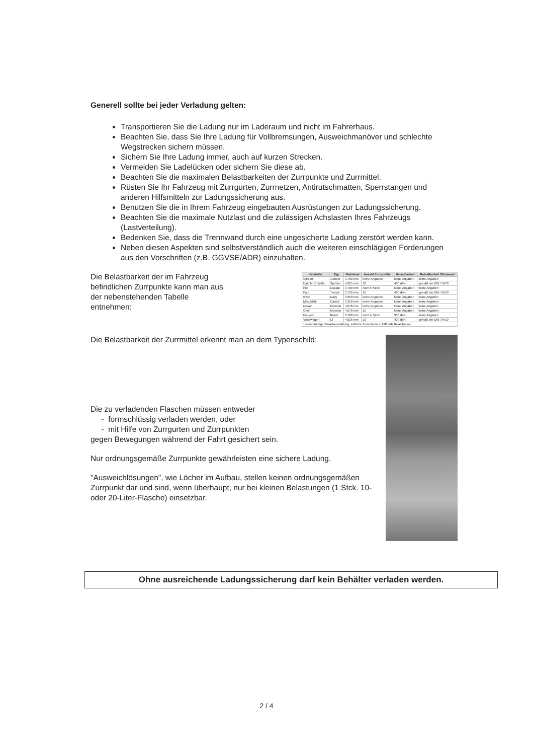Generell sollte bei jeder Verladung gelten:
Transportieren Sie die Ladung nur im Laderaum und nicht im Fahrerhaus.
Beachten Sie, dass Sie Ihre Ladung für Vollbremsungen, Ausweichmanöver und schlechte Wegstrecken sichern müssen.
Sichern Sie Ihre Ladung immer, auch auf kurzen Strecken.
Vermeiden Sie Ladelücken oder sichern Sie diese ab.
Beachten Sie die maximalen Belastbarkeiten der Zurrpunkte und Zurrmittel.
Rüsten Sie Ihr Fahrzeug mit Zurrgurten, Zurrnetzen, Antirutschmatten, Sperrstangen und anderen Hilfsmitteln zur Ladungssicherung aus.
Benutzen Sie die in Ihrem Fahrzeug eingebauten Ausrüstungen zur Ladungssicherung.
Beachten Sie die maximale Nutzlast und die zulässigen Achslasten Ihres Fahrzeugs (Lastverteilung).
Bedenken Sie, dass die Trennwand durch eine ungesicherte Ladung zerstört werden kann.
Neben diesen Aspekten sind selbstverständlich auch die weiteren einschlägigen Forderungen aus den Vorschriften (z.B. GGVSE/ADR) einzuhalten.
Die Belastbarkeit der im Fahrzeug befindlichen Zurrpunkte kann man aus der nebenstehenden Tabelle entnehmen:
| Hersteller | Typ | Radstand | Anzahl Zurrpunkte | Belastbarkeit | Belastbarkeit Stirnwand |
| --- | --- | --- | --- | --- | --- |
| Citroën | Jumper | 3.700 mm | keine Angaben | keine Angaben | keine Angaben |
| Daimler Chrysler | Sprinter | 4.025 mm | 10 | 400 daN | gemäß der DIN 75410 |
| Fiat | Ducato | 3.700 mm | nicht in Serie | keine Angaben | keine Angaben |
| Ford | Transit | 3.750 mm | 10 | 400 daN | gemäß der DIN 75410 |
| Iveco | Daily | 3.950 mm | keine Angaben | keine Angaben | keine Angaben |
| Mitsubishi | Canter | 3.350 mm | keine Angaben | keine Angaben | keine Angaben |
| Nissan | Interstar | 4.078 mm | keine Angaben | keine Angaben | keine Angaben |
| Opel | Movano | 4.078 mm | 10 | keine Angaben | keine Angaben |
| Peugeot | Boxer | 3.700 mm | nicht in Serie | 350 daN | keine Angaben |
| Volkswagen | LT | 4.025 mm | 10 | 400 daN | gemäß der DIN 75410 |
| * serienmäßige Zusatzausstattung: seitliche Zurrschienen; 120 daN Belastbarkeit | | | | | |
Die Belastbarkeit der Zurrmittel erkennt man an dem Typenschild:
Die zu verladenden Flaschen müssen entweder
- formschlüssig verladen werden, oder
- mit Hilfe von Zurrgurten und Zurrpunkten
gegen Bewegungen während der Fahrt gesichert sein.
Nur ordnungsgemäße Zurrpunkte gewährleisten eine sichere Ladung.
"Ausweichlösungen", wie Löcher im Aufbau, stellen keinen ordnungsgemäßen Zurrpunkt dar und sind, wenn überhaupt, nur bei kleinen Belastungen (1 Stck. 10- oder 20-Liter-Flasche) einsetzbar.
Ohne ausreichende Ladungssicherung darf kein Behälter verladen werden.
2 / 4